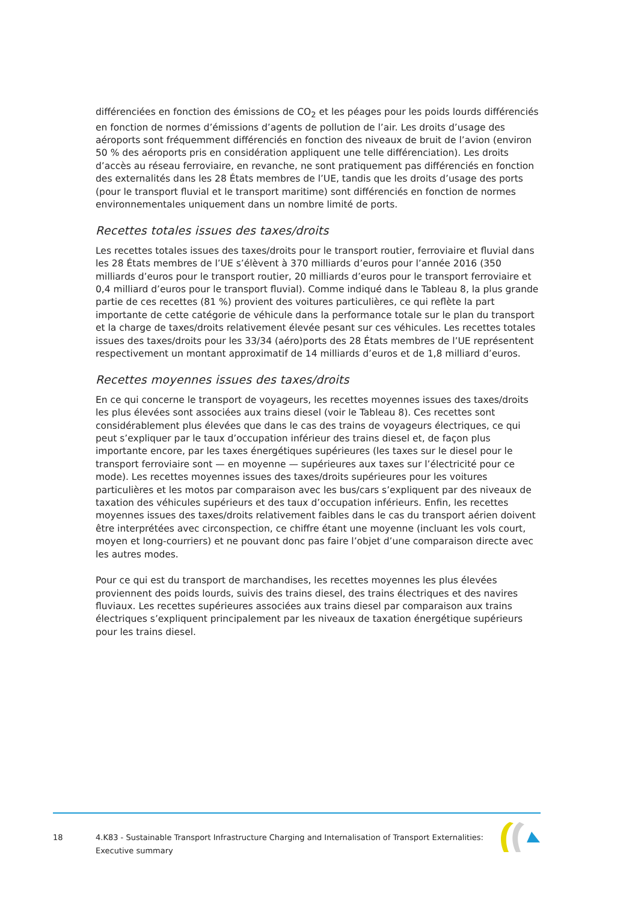différenciées en fonction des émissions de CO<sub>2</sub> et les péages pour les poids lourds différenciés en fonction de normes d’émissions d’agents de pollution de l’air. Les droits d’usage des aéroports sont fréquemment différenciés en fonction des niveaux de bruit de l’avion (environ 50 % des aéroports pris en considération appliquent une telle différenciation). Les droits d’accès au réseau ferroviaire, en revanche, ne sont pratiquement pas différenciés en fonction des externalités dans les 28 États membres de l’UE, tandis que les droits d’usage des ports (pour le transport fluvial et le transport maritime) sont différenciés en fonction de normes environnementales uniquement dans un nombre limité de ports.
Recettes totales issues des taxes/droits
Les recettes totales issues des taxes/droits pour le transport routier, ferroviaire et fluvial dans les 28 États membres de l’UE s’élèvent à 370 milliards d’euros pour l’année 2016 (350 milliards d’euros pour le transport routier, 20 milliards d’euros pour le transport ferroviaire et 0,4 milliard d’euros pour le transport fluvial). Comme indiqué dans le Tableau 8, la plus grande partie de ces recettes (81 %) provient des voitures particulières, ce qui reflète la part importante de cette catégorie de véhicule dans la performance totale sur le plan du transport et la charge de taxes/droits relativement élevée pesant sur ces véhicules. Les recettes totales issues des taxes/droits pour les 33/34 (aéro)ports des 28 États membres de l’UE représentent respectivement un montant approximatif de 14 milliards d’euros et de 1,8 milliard d’euros.
Recettes moyennes issues des taxes/droits
En ce qui concerne le transport de voyageurs, les recettes moyennes issues des taxes/droits les plus élevées sont associées aux trains diesel (voir le Tableau 8). Ces recettes sont considérablement plus élevées que dans le cas des trains de voyageurs électriques, ce qui peut s’expliquer par le taux d’occupation inférieur des trains diesel et, de façon plus importante encore, par les taxes énergétiques supérieures (les taxes sur le diesel pour le transport ferroviaire sont — en moyenne — supérieures aux taxes sur l’électricité pour ce mode). Les recettes moyennes issues des taxes/droits supérieures pour les voitures particulières et les motos par comparaison avec les bus/cars s’expliquent par des niveaux de taxation des véhicules supérieurs et des taux d’occupation inférieurs. Enfin, les recettes moyennes issues des taxes/droits relativement faibles dans le cas du transport aérien doivent être interprétées avec circonspection, ce chiffre étant une moyenne (incluant les vols court, moyen et long-courriers) et ne pouvant donc pas faire l’objet d’une comparaison directe avec les autres modes.
Pour ce qui est du transport de marchandises, les recettes moyennes les plus élevées proviennent des poids lourds, suivis des trains diesel, des trains électriques et des navires fluviaux. Les recettes supérieures associées aux trains diesel par comparaison aux trains électriques s’expliquent principalement par les niveaux de taxation énergétique supérieurs pour les trains diesel.
18 4.K83 - Sustainable Transport Infrastructure Charging and Internalisation of Transport Externalities: Executive summary